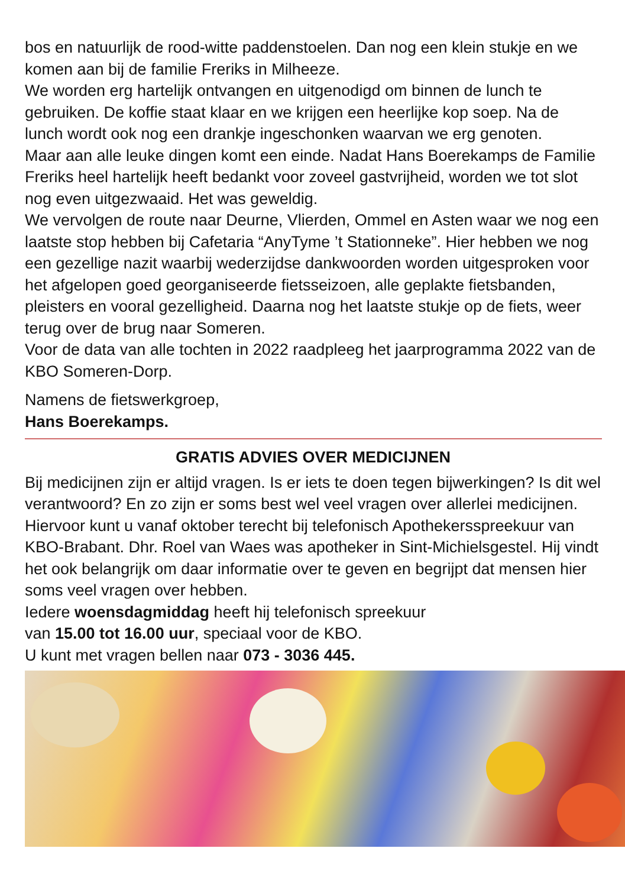bos en natuurlijk de rood-witte paddenstoelen. Dan nog een klein stukje en we komen aan bij de familie Freriks in Milheeze.
We worden erg hartelijk ontvangen en uitgenodigd om binnen de lunch te gebruiken. De koffie staat klaar en we krijgen een heerlijke kop soep. Na de lunch wordt ook nog een drankje ingeschonken waarvan we erg genoten.
Maar aan alle leuke dingen komt een einde. Nadat Hans Boerekamps de Familie Freriks heel hartelijk heeft bedankt voor zoveel gastvrijheid, worden we tot slot nog even uitgezwaaid. Het was geweldig.
We vervolgen de route naar Deurne, Vlierden, Ommel en Asten waar we nog een laatste stop hebben bij Cafetaria “AnyTyme ’t Stationneke”. Hier hebben we nog een gezellige nazit waarbij wederzijdse dankwoorden worden uitgesproken voor het afgelopen goed georganiseerde fietsseizoen, alle geplakte fietsbanden, pleisters en vooral gezelligheid. Daarna nog het laatste stukje op de fiets, weer terug over de brug naar Someren.
Voor de data van alle tochten in 2022 raadpleeg het jaarprogramma 2022 van de KBO Someren-Dorp.
Namens de fietswerkgroep,
Hans Boerekamps.
GRATIS ADVIES OVER MEDICIJNEN
Bij medicijnen zijn er altijd vragen. Is er iets te doen tegen bijwerkingen? Is dit wel verantwoord? En zo zijn er soms best wel veel vragen over allerlei medicijnen.
Hiervoor kunt u vanaf oktober terecht bij telefonisch Apothekersspreekuur van KBO-Brabant. Dhr. Roel van Waes was apotheker in Sint-Michielsgestel. Hij vindt het ook belangrijk om daar informatie over te geven en begrijpt dat mensen hier soms veel vragen over hebben.
Iedere woensdagmiddag heeft hij telefonisch spreekuur
van 15.00 tot 16.00 uur, speciaal voor de KBO.
U kunt met vragen bellen naar 073 - 3036 445.